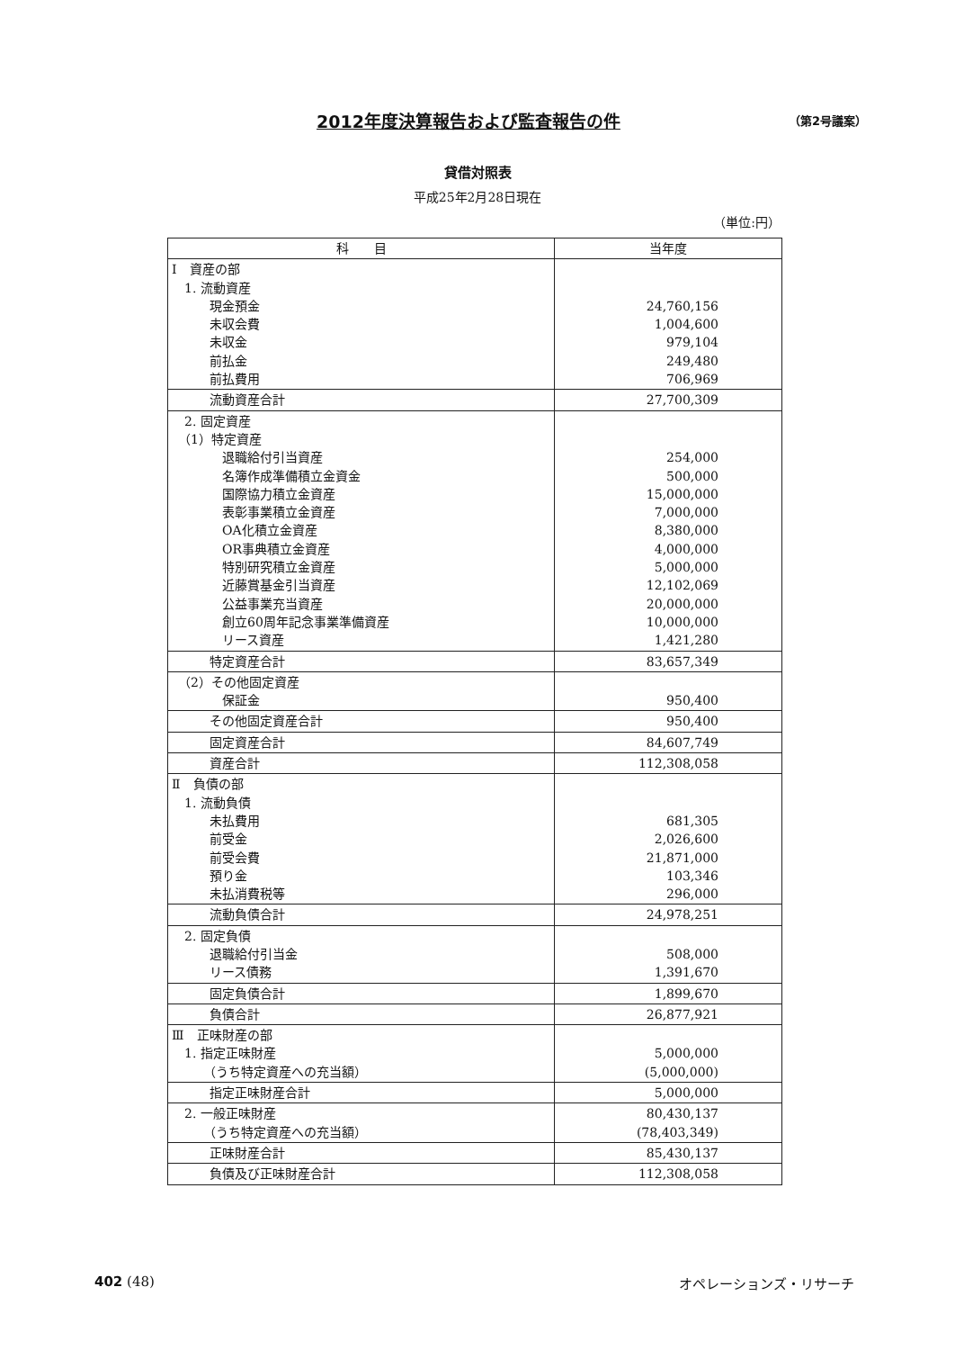2012年度決算報告および監査報告の件 （第2号議案）
貸借対照表
平成25年2月28日現在
（単位:円）
| 科 目 | 当年度 |
| --- | --- |
| Ⅰ 資産の部 1. 流動資産 現金預金 未収会費 未収金 前払金 前払費用 | 24,760,156 1,004,600 979,104 249,480 706,969 |
| 流動資産合計 | 27,700,309 |
| 2. 固定資産 （1）特定資産 退職給付引当資産 名簿作成準備積立金資金 国際協力積立金資産 表彰事業積立金資産 OA化積立金資産 OR事典積立金資産 特別研究積立金資産 近藤賞基金引当資産 公益事業充当資産 創立60周年記念事業準備資産 リース資産 | 254,000 500,000 15,000,000 7,000,000 8,380,000 4,000,000 5,000,000 12,102,069 20,000,000 10,000,000 1,421,280 |
| 特定資産合計 | 83,657,349 |
| （2）その他固定資産 保証金 | 950,400 |
| その他固定資産合計 | 950,400 |
| 固定資産合計 | 84,607,749 |
| 資産合計 | 112,308,058 |
| Ⅱ 負債の部 1. 流動負債 未払費用 前受金 前受会費 預り金 未払消費税等 | 681,305 2,026,600 21,871,000 103,346 296,000 |
| 流動負債合計 | 24,978,251 |
| 2. 固定負債 退職給付引当金 リース債務 | 508,000 1,391,670 |
| 固定負債合計 | 1,899,670 |
| 負債合計 | 26,877,921 |
| Ⅲ 正味財産の部 1. 指定正味財産 （うち特定資産への充当額） | 5,000,000 (5,000,000) |
| 指定正味財産合計 | 5,000,000 |
| 2. 一般正味財産 （うち特定資産への充当額） | 80,430,137 (78,403,349) |
| 正味財産合計 | 85,430,137 |
| 負債及び正味財産合計 | 112,308,058 |
402 (48) オペレーションズ・リサーチ